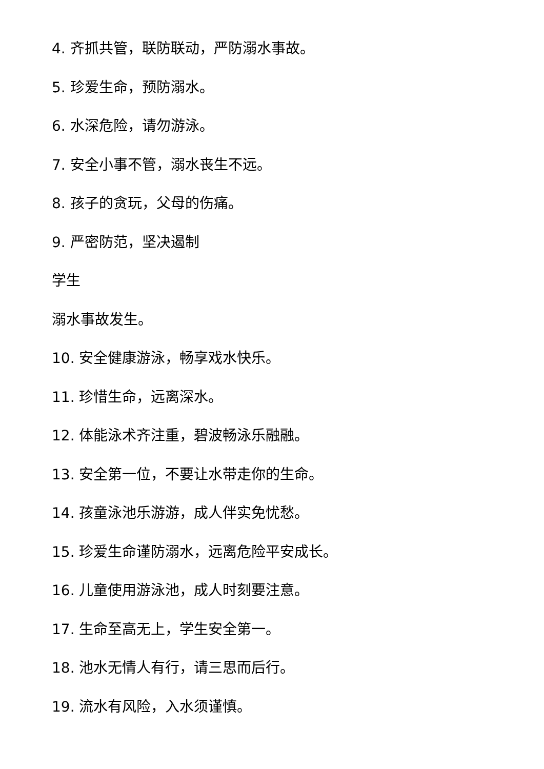4. 齐抓共管，联防联动，严防溺水事故。
5. 珍爱生命，预防溺水。
6. 水深危险，请勿游泳。
7. 安全小事不管，溺水丧生不远。
8. 孩子的贪玩，父母的伤痛。
9. 严密防范，坚决遏制
学生
溺水事故发生。
10. 安全健康游泳，畅享戏水快乐。
11. 珍惜生命，远离深水。
12. 体能泳术齐注重，碧波畅泳乐融融。
13. 安全第一位，不要让水带走你的生命。
14. 孩童泳池乐游游，成人伴实免忧愁。
15. 珍爱生命谨防溺水，远离危险平安成长。
16. 儿童使用游泳池，成人时刻要注意。
17. 生命至高无上，学生安全第一。
18. 池水无情人有行，请三思而后行。
19. 流水有风险，入水须谨慎。